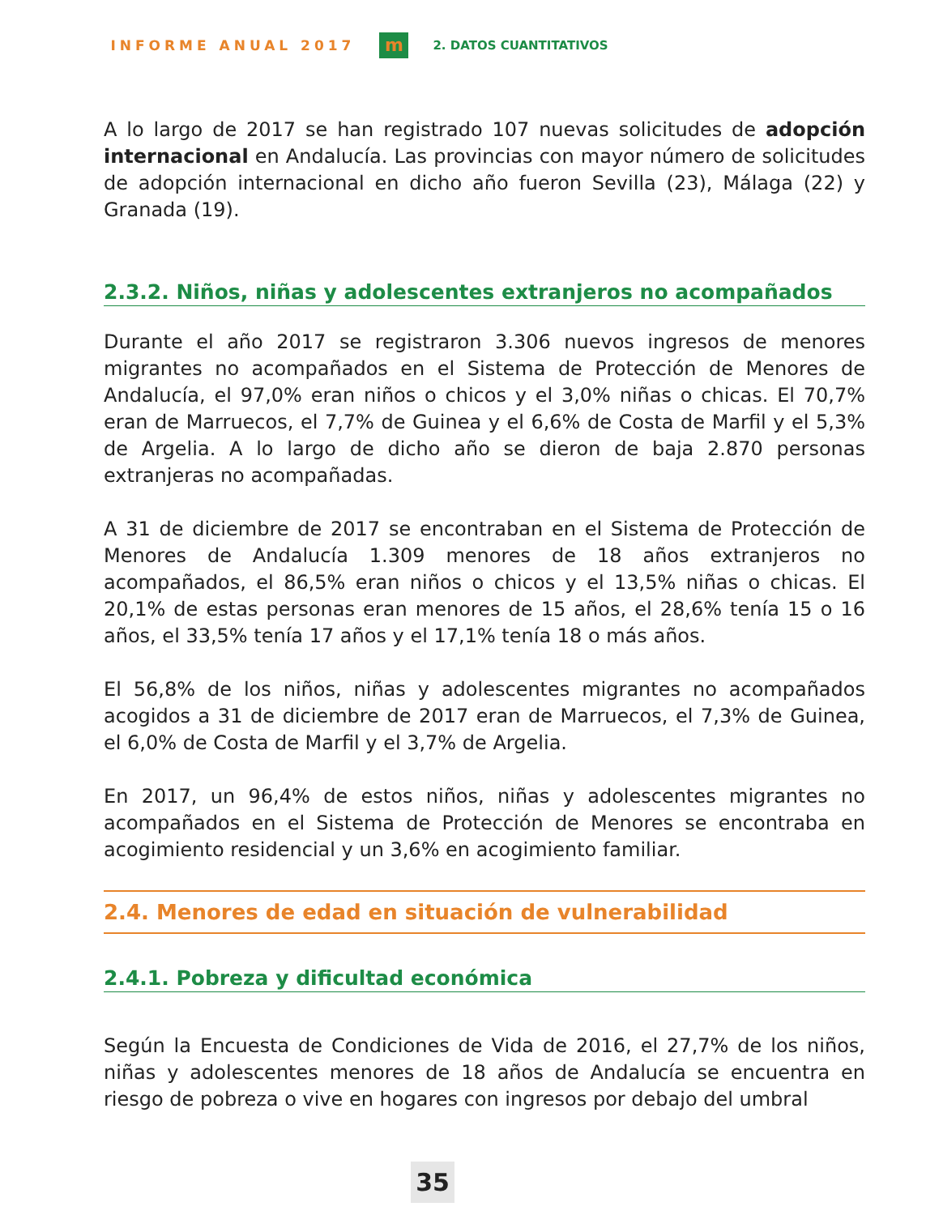INFORME ANUAL 2017
m
2. DATOS CUANTITATIVOS
A lo largo de 2017 se han registrado 107 nuevas solicitudes de adopción internacional en Andalucía. Las provincias con mayor número de solicitudes de adopción internacional en dicho año fueron Sevilla (23), Málaga (22) y Granada (19).
2.3.2. Niños, niñas y adolescentes extranjeros no acompañados
Durante el año 2017 se registraron 3.306 nuevos ingresos de menores migrantes no acompañados en el Sistema de Protección de Menores de Andalucía, el 97,0% eran niños o chicos y el 3,0% niñas o chicas. El 70,7% eran de Marruecos, el 7,7% de Guinea y el 6,6% de Costa de Marfil y el 5,3% de Argelia. A lo largo de dicho año se dieron de baja 2.870 personas extranjeras no acompañadas.
A 31 de diciembre de 2017 se encontraban en el Sistema de Protección de Menores de Andalucía 1.309 menores de 18 años extranjeros no acompañados, el 86,5% eran niños o chicos y el 13,5% niñas o chicas. El 20,1% de estas personas eran menores de 15 años, el 28,6% tenía 15 o 16 años, el 33,5% tenía 17 años y el 17,1% tenía 18 o más años.
El 56,8% de los niños, niñas y adolescentes migrantes no acompañados acogidos a 31 de diciembre de 2017 eran de Marruecos, el 7,3% de Guinea, el 6,0% de Costa de Marfil y el 3,7% de Argelia.
En 2017, un 96,4% de estos niños, niñas y adolescentes migrantes no acompañados en el Sistema de Protección de Menores se encontraba en acogimiento residencial y un 3,6% en acogimiento familiar.
2.4. Menores de edad en situación de vulnerabilidad
2.4.1. Pobreza y dificultad económica
Según la Encuesta de Condiciones de Vida de 2016, el 27,7% de los niños, niñas y adolescentes menores de 18 años de Andalucía se encuentra en riesgo de pobreza o vive en hogares con ingresos por debajo del umbral
35